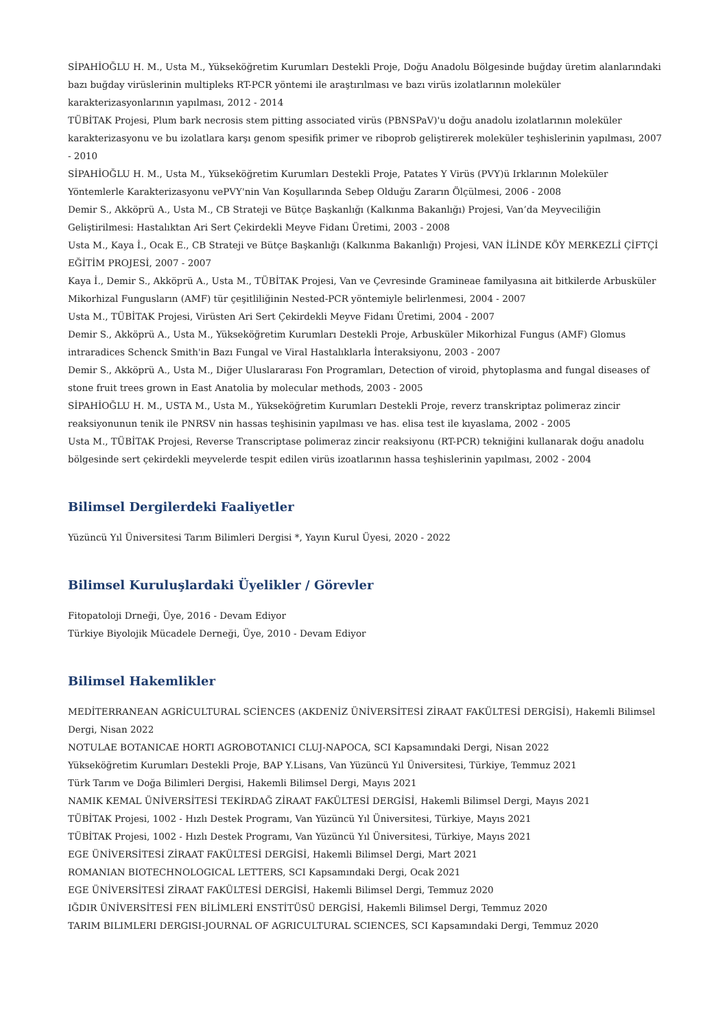SİPAHİOĞLU H. M., Usta M., Yükseköğretim Kurumları Destekli Proje, Doğu Anadolu Bölgesinde buğday üretim alanlarındaki bazı buğday virüslerinin multipleks RT-PCR yöntemi ile araştırılması ve bazı virüs izolatlarının moleküler karakterizasyonlarının yapılması, 2012 - 2014
TÜBİTAK Projesi, Plum bark necrosis stem pitting associated virüs (PBNSPaV)'u doğu anadolu izolatlarının moleküler karakterizasyonu ve bu izolatlara karşı genom spesifik primer ve riboprob geliştirerek moleküler teşhislerinin yapılması, 2007 - 2010
SİPAHİOĞLU H. M., Usta M., Yükseköğretim Kurumları Destekli Proje, Patates Y Virüs (PVY)ü Irklarının Moleküler Yöntemlerle Karakterizasyonu vePVY'nin Van Koşullarında Sebep Olduğu Zararın Ölçülmesi, 2006 - 2008
Demir S., Akköprü A., Usta M., CB Strateji ve Bütçe Başkanlığı (Kalkınma Bakanlığı) Projesi, Van’da Meyveciliğin Geliştirilmesi: Hastalıktan Ari Sert Çekirdekli Meyve Fidanı Üretimi, 2003 - 2008
Usta M., Kaya İ., Ocak E., CB Strateji ve Bütçe Başkanlığı (Kalkınma Bakanlığı) Projesi, VAN İLİNDE KÖY MERKEZLİ ÇİFTÇİ EĞİTİM PROJESİ, 2007 - 2007
Kaya İ., Demir S., Akköprü A., Usta M., TÜBİTAK Projesi, Van ve Çevresinde Gramineae familyasına ait bitkilerde Arbusküler Mikorhizal Fungusların (AMF) tür çeşitliliğinin Nested-PCR yöntemiyle belirlenmesi, 2004 - 2007
Usta M., TÜBİTAK Projesi, Virüsten Ari Sert Çekirdekli Meyve Fidanı Üretimi, 2004 - 2007
Demir S., Akköprü A., Usta M., Yükseköğretim Kurumları Destekli Proje, Arbusküler Mikorhizal Fungus (AMF) Glomus intraradices Schenck Smith'in Bazı Fungal ve Viral Hastalıklarla İnteraksiyonu, 2003 - 2007
Demir S., Akköprü A., Usta M., Diğer Uluslararası Fon Programları, Detection of viroid, phytoplasma and fungal diseases of stone fruit trees grown in East Anatolia by molecular methods, 2003 - 2005
SİPAHİOĞLU H. M., USTA M., Usta M., Yükseköğretim Kurumları Destekli Proje, reverz transkriptaz polimeraz zincir reaksiyonunun tenik ile PNRSV nin hassas teşhisinin yapılması ve has. elisa test ile kıyaslama, 2002 - 2005
Usta M., TÜBİTAK Projesi, Reverse Transcriptase polimeraz zincir reaksiyonu (RT-PCR) tekniğini kullanarak doğu anadolu bölgesinde sert çekirdekli meyvelerde tespit edilen virüs izoatlarının hassa teşhislerinin yapılması, 2002 - 2004
Bilimsel Dergilerdeki Faaliyetler
Yüzüncü Yıl Üniversitesi Tarım Bilimleri Dergisi *, Yayın Kurul Üyesi, 2020 - 2022
Bilimsel Kuruluşlardaki Üyelikler / Görevler
Fitopatoloji Drneği, Üye, 2016 - Devam Ediyor
Türkiye Biyolojik Mücadele Derneği, Üye, 2010 - Devam Ediyor
Bilimsel Hakemlikler
MEDİTERRANEAN AGRİCULTURAL SCİENCES (AKDENİZ ÜNİVERSİTESİ ZİRAAT FAKÜLTESİ DERGİSİ), Hakemli Bilimsel Dergi, Nisan 2022
NOTULAE BOTANICAE HORTI AGROBOTANICI CLUJ-NAPOCA, SCI Kapsamındaki Dergi, Nisan 2022
Yükseköğretim Kurumları Destekli Proje, BAP Y.Lisans, Van Yüzüncü Yıl Üniversitesi, Türkiye, Temmuz 2021
Türk Tarım ve Doğa Bilimleri Dergisi, Hakemli Bilimsel Dergi, Mayıs 2021
NAMIK KEMAL ÜNİVERSİTESİ TEKİRDAĞ ZİRAAT FAKÜLTESİ DERGİSİ, Hakemli Bilimsel Dergi, Mayıs 2021
TÜBİTAK Projesi, 1002 - Hızlı Destek Programı, Van Yüzüncü Yıl Üniversitesi, Türkiye, Mayıs 2021
TÜBİTAK Projesi, 1002 - Hızlı Destek Programı, Van Yüzüncü Yıl Üniversitesi, Türkiye, Mayıs 2021
EGE ÜNİVERSİTESİ ZİRAAT FAKÜLTESİ DERGİSİ, Hakemli Bilimsel Dergi, Mart 2021
ROMANIAN BIOTECHNOLOGICAL LETTERS, SCI Kapsamındaki Dergi, Ocak 2021
EGE ÜNİVERSİTESİ ZİRAAT FAKÜLTESİ DERGİSİ, Hakemli Bilimsel Dergi, Temmuz 2020
IĞDIR ÜNİVERSİTESİ FEN BİLİMLERİ ENSTİTÜSÜ DERGİSİ, Hakemli Bilimsel Dergi, Temmuz 2020
TARIM BILIMLERI DERGISI-JOURNAL OF AGRICULTURAL SCIENCES, SCI Kapsamındaki Dergi, Temmuz 2020